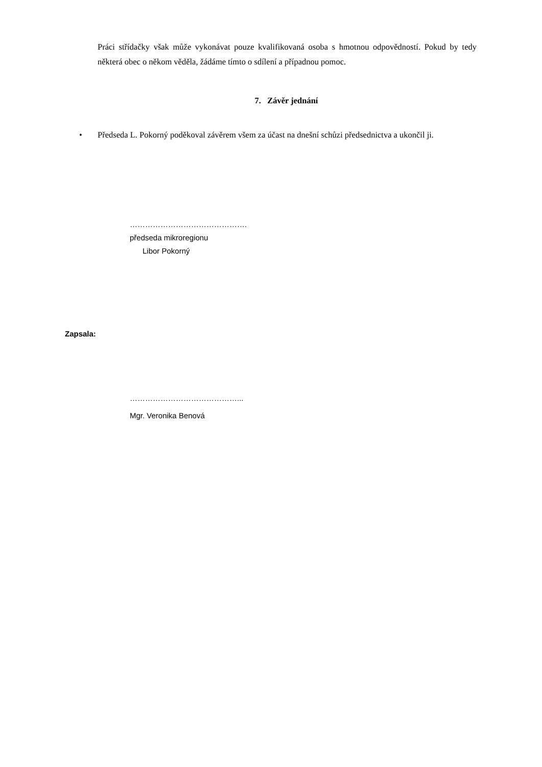Práci střídačky však může vykonávat pouze kvalifikovaná osoba s hmotnou odpovědností. Pokud by tedy některá obec o někom věděla, žádáme tímto o sdílení a případnou pomoc.
7. Závěr jednání
• Předseda L. Pokorný poděkoval závěrem všem za účast na dnešní schůzi předsednictva a ukončil ji.
……………………………………….
předseda mikroregionu
Libor Pokorný
Zapsala:
……………………………………...
Mgr. Veronika Benová